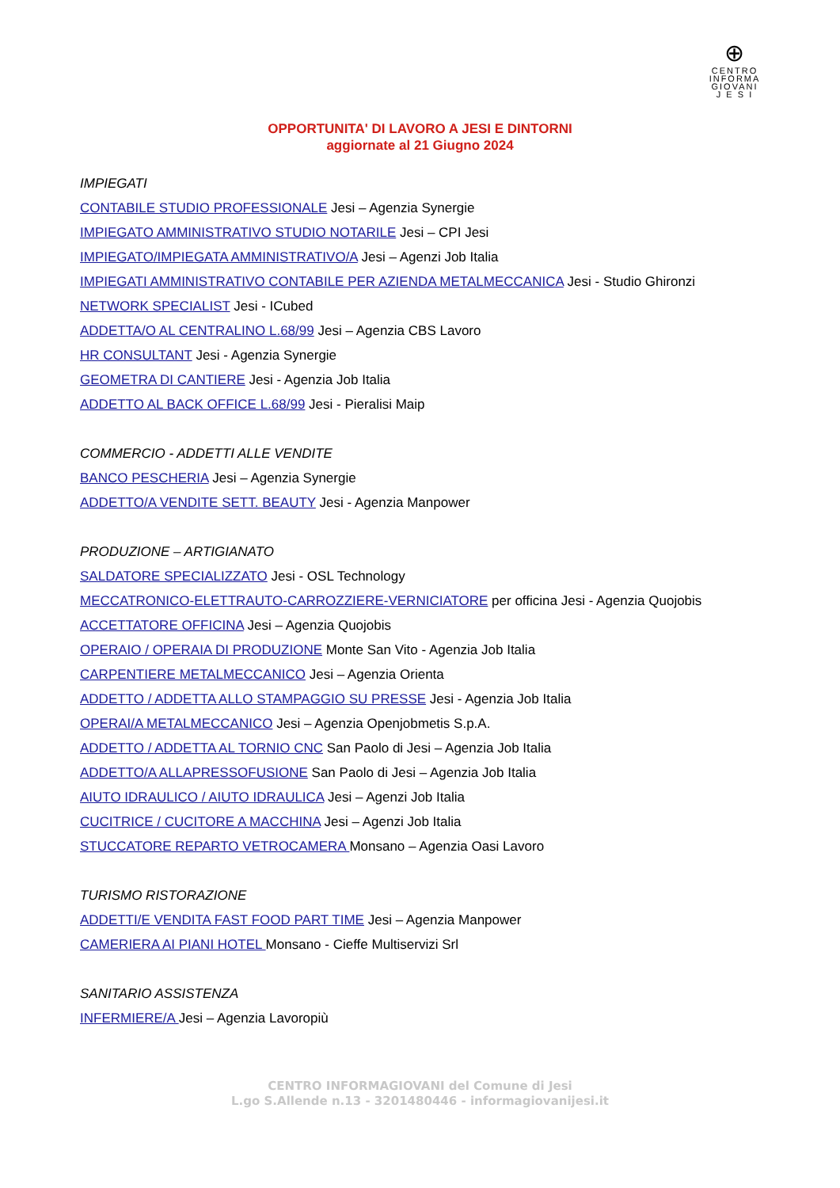⊕
CENTRO
INFORMA
GIOVANI
J E S I
OPPORTUNITA' DI LAVORO A JESI E DINTORNI
aggiornate al 21 Giugno 2024
IMPIEGATI
CONTABILE STUDIO PROFESSIONALE Jesi – Agenzia Synergie
IMPIEGATO AMMINISTRATIVO STUDIO NOTARILE Jesi – CPI Jesi
IMPIEGATO/IMPIEGATA AMMINISTRATIVO/A Jesi – Agenzi Job Italia
IMPIEGATI AMMINISTRATIVO CONTABILE PER AZIENDA METALMECCANICA Jesi - Studio Ghironzi
NETWORK SPECIALIST Jesi - ICubed
ADDETTA/O AL CENTRALINO L.68/99 Jesi – Agenzia CBS Lavoro
HR CONSULTANT Jesi - Agenzia Synergie
GEOMETRA DI CANTIERE Jesi - Agenzia Job Italia
ADDETTO AL BACK OFFICE L.68/99 Jesi - Pieralisi Maip
COMMERCIO - ADDETTI ALLE VENDITE
BANCO PESCHERIA Jesi – Agenzia Synergie
ADDETTO/A VENDITE SETT. BEAUTY Jesi - Agenzia Manpower
PRODUZIONE – ARTIGIANATO
SALDATORE SPECIALIZZATO Jesi - OSL Technology
MECCATRONICO-ELETTRAUTO-CARROZZIERE-VERNICIATORE per officina Jesi - Agenzia Quojobis
ACCETTATORE OFFICINA Jesi – Agenzia Quojobis
OPERAIO / OPERAIA DI PRODUZIONE Monte San Vito - Agenzia Job Italia
CARPENTIERE METALMECCANICO Jesi – Agenzia Orienta
ADDETTO / ADDETTA ALLO STAMPAGGIO SU PRESSE Jesi - Agenzia Job Italia
OPERAI/A METALMECCANICO Jesi – Agenzia Openjobmetis S.p.A.
ADDETTO / ADDETTA AL TORNIO CNC San Paolo di Jesi – Agenzia Job Italia
ADDETTO/A ALLAPRESSOFUSIONE San Paolo di Jesi – Agenzia Job Italia
AIUTO IDRAULICO / AIUTO IDRAULICA Jesi – Agenzi Job Italia
CUCITRICE / CUCITORE A MACCHINA Jesi – Agenzi Job Italia
STUCCATORE REPARTO VETROCAMERA Monsano – Agenzia Oasi Lavoro
TURISMO RISTORAZIONE
ADDETTI/E VENDITA FAST FOOD PART TIME Jesi – Agenzia Manpower
CAMERIERA AI PIANI HOTEL Monsano - Cieffe Multiservizi Srl
SANITARIO ASSISTENZA
INFERMIERE/A Jesi – Agenzia Lavoropiù
CENTRO INFORMAGIOVANI del Comune di Jesi
L.go S.Allende n.13 - 3201480446 - informagiovanijesi.it